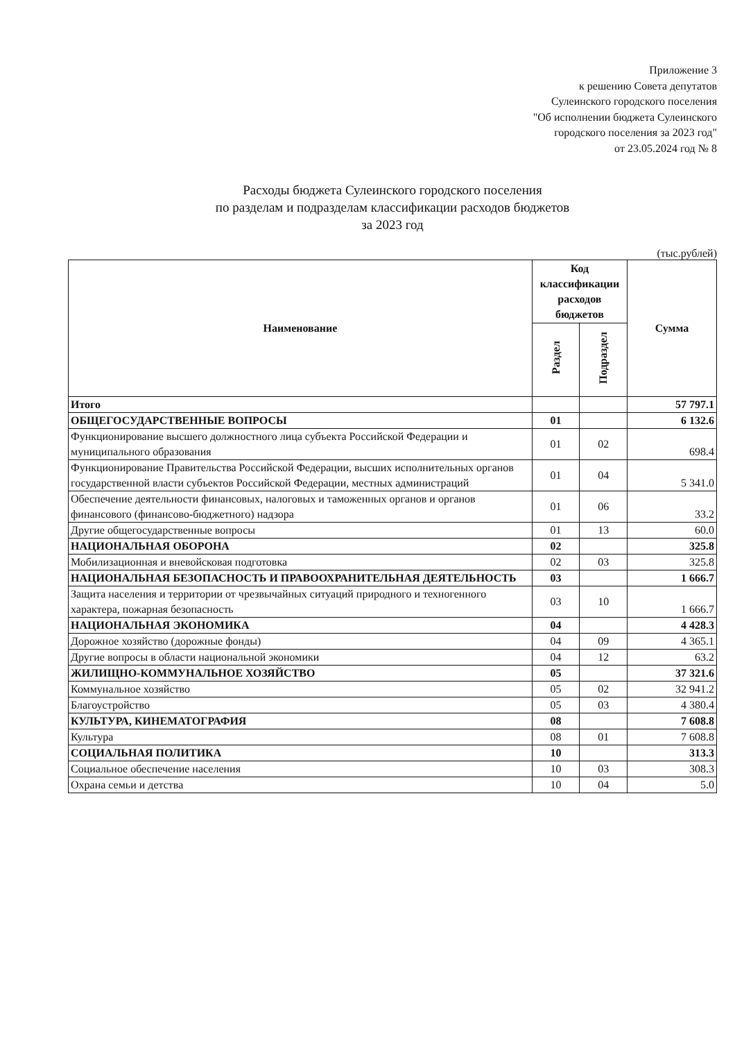Приложение 3
к решению Совета депутатов
Сулеинского городского поселения
"Об исполнении бюджета Сулеинского
городского поселения за 2023 год"
от 23.05.2024 год № 8
Расходы бюджета Сулеинского городского поселения
по разделам и подразделам классификации расходов бюджетов
за 2023 год
(тыс.рублей)
| Наименование | Код классификации расходов бюджетов | | Сумма |
| --- | --- | --- | --- |
| | Раздел | Подраздел | |
| Итого | | | 57 797.1 |
| ОБЩЕГОСУДАРСТВЕННЫЕ ВОПРОСЫ | 01 | | 6 132.6 |
| Функционирование высшего должностного лица субъекта Российской Федерации и муниципального образования | 01 | 02 | 698.4 |
| Функционирование Правительства Российской Федерации, высших исполнительных органов государственной власти субъектов Российской Федерации, местных администраций | 01 | 04 | 5 341.0 |
| Обеспечение деятельности финансовых, налоговых и таможенных органов и органов финансового (финансово-бюджетного) надзора | 01 | 06 | 33.2 |
| Другие общегосударственные вопросы | 01 | 13 | 60.0 |
| НАЦИОНАЛЬНАЯ ОБОРОНА | 02 | | 325.8 |
| Мобилизационная и вневойсковая подготовка | 02 | 03 | 325.8 |
| НАЦИОНАЛЬНАЯ БЕЗОПАСНОСТЬ И ПРАВООХРАНИТЕЛЬНАЯ ДЕЯТЕЛЬНОСТЬ | 03 | | 1 666.7 |
| Защита населения и территории от чрезвычайных ситуаций природного и техногенного характера, пожарная безопасность | 03 | 10 | 1 666.7 |
| НАЦИОНАЛЬНАЯ ЭКОНОМИКА | 04 | | 4 428.3 |
| Дорожное хозяйство (дорожные фонды) | 04 | 09 | 4 365.1 |
| Другие вопросы в области национальной экономики | 04 | 12 | 63.2 |
| ЖИЛИЩНО-КОММУНАЛЬНОЕ ХОЗЯЙСТВО | 05 | | 37 321.6 |
| Коммунальное хозяйство | 05 | 02 | 32 941.2 |
| Благоустройство | 05 | 03 | 4 380.4 |
| КУЛЬТУРА, КИНЕМАТОГРАФИЯ | 08 | | 7 608.8 |
| Культура | 08 | 01 | 7 608.8 |
| СОЦИАЛЬНАЯ ПОЛИТИКА | 10 | | 313.3 |
| Социальное обеспечение населения | 10 | 03 | 308.3 |
| Охрана семьи и детства | 10 | 04 | 5.0 |